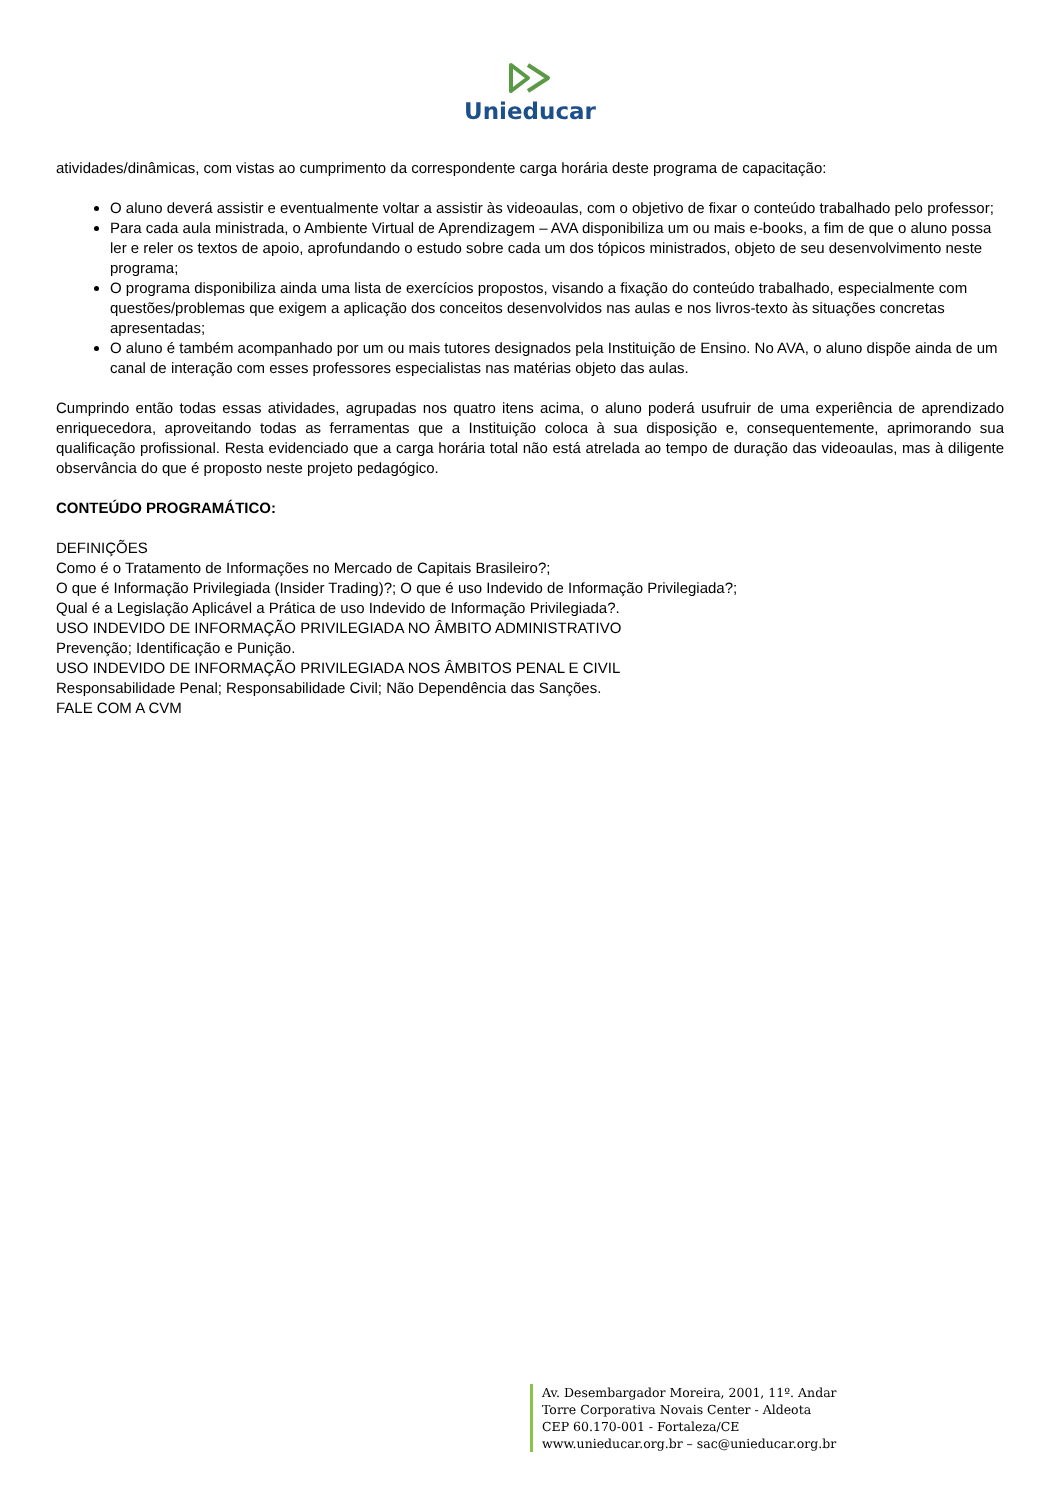Unieducar
atividades/dinâmicas, com vistas ao cumprimento da correspondente carga horária deste programa de capacitação:
O aluno deverá assistir e eventualmente voltar a assistir às videoaulas, com o objetivo de fixar o conteúdo trabalhado pelo professor;
Para cada aula ministrada, o Ambiente Virtual de Aprendizagem – AVA disponibiliza um ou mais e-books, a fim de que o aluno possa ler e reler os textos de apoio, aprofundando o estudo sobre cada um dos tópicos ministrados, objeto de seu desenvolvimento neste programa;
O programa disponibiliza ainda uma lista de exercícios propostos, visando a fixação do conteúdo trabalhado, especialmente com questões/problemas que exigem a aplicação dos conceitos desenvolvidos nas aulas e nos livros-texto às situações concretas apresentadas;
O aluno é também acompanhado por um ou mais tutores designados pela Instituição de Ensino. No AVA, o aluno dispõe ainda de um canal de interação com esses professores especialistas nas matérias objeto das aulas.
Cumprindo então todas essas atividades, agrupadas nos quatro itens acima, o aluno poderá usufruir de uma experiência de aprendizado enriquecedora, aproveitando todas as ferramentas que a Instituição coloca à sua disposição e, consequentemente, aprimorando sua qualificação profissional. Resta evidenciado que a carga horária total não está atrelada ao tempo de duração das videoaulas, mas à diligente observância do que é proposto neste projeto pedagógico.
CONTEÚDO PROGRAMÁTICO:
DEFINIÇÕES
Como é o Tratamento de Informações no Mercado de Capitais Brasileiro?;
O que é Informação Privilegiada (Insider Trading)?; O que é uso Indevido de Informação Privilegiada?;
Qual é a Legislação Aplicável a Prática de uso Indevido de Informação Privilegiada?.
USO INDEVIDO DE INFORMAÇÃO PRIVILEGIADA NO ÂMBITO ADMINISTRATIVO
Prevenção; Identificação e Punição.
USO INDEVIDO DE INFORMAÇÃO PRIVILEGIADA NOS ÂMBITOS PENAL E CIVIL
Responsabilidade Penal; Responsabilidade Civil; Não Dependência das Sanções.
FALE COM A CVM
Av. Desembargador Moreira, 2001, 11º. Andar
Torre Corporativa Novais Center - Aldeota
CEP 60.170-001 - Fortaleza/CE
www.unieducar.org.br – sac@unieducar.org.br